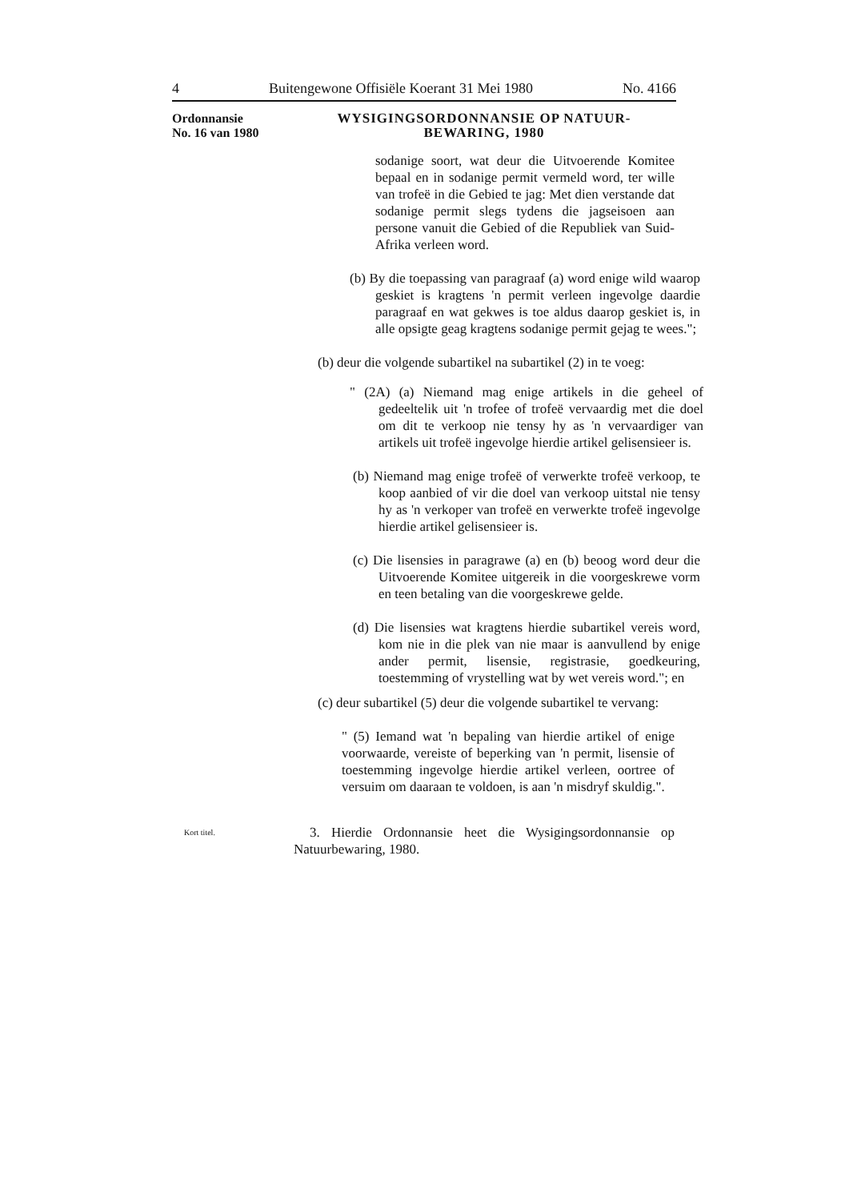4 Buitengewone Offisiële Koerant 31 Mei 1980 No. 4166
Ordonnansie
No. 16 van 1980
WYSIGINGSORDONNANSIE OP NATUUR-
BEWARING, 1980
sodanige soort, wat deur die Uitvoerende Komitee bepaal en in sodanige permit vermeld word, ter wille van trofeë in die Gebied te jag: Met dien verstande dat sodanige permit slegs tydens die jagseisoen aan persone vanuit die Gebied of die Republiek van Suid-Afrika verleen word.
(b) By die toepassing van paragraaf (a) word enige wild waarop geskiet is kragtens 'n permit verleen ingevolge daardie paragraaf en wat gekwes is toe aldus daarop geskiet is, in alle opsigte geag kragtens sodanige permit gejag te wees.";
(b) deur die volgende subartikel na subartikel (2) in te voeg:
" (2A) (a) Niemand mag enige artikels in die geheel of gedeeltelik uit 'n trofee of trofeë vervaardig met die doel om dit te verkoop nie tensy hy as 'n vervaardiger van artikels uit trofeë ingevolge hierdie artikel gelisensieer is.
(b) Niemand mag enige trofeë of verwerkte trofeë verkoop, te koop aanbied of vir die doel van verkoop uitstal nie tensy hy as 'n verkoper van trofeë en verwerkte trofeë ingevolge hierdie artikel gelisensieer is.
(c) Die lisensies in paragrawe (a) en (b) beoog word deur die Uitvoerende Komitee uitgereik in die voorgeskrewe vorm en teen betaling van die voorgeskrewe gelde.
(d) Die lisensies wat kragtens hierdie subartikel vereis word, kom nie in die plek van nie maar is aanvullend by enige ander permit, lisensie, registrasie, goedkeuring, toestemming of vrystelling wat by wet vereis word."; en
(c) deur subartikel (5) deur die volgende subartikel te vervang:
" (5) Iemand wat 'n bepaling van hierdie artikel of enige voorwaarde, vereiste of beperking van 'n permit, lisensie of toestemming ingevolge hierdie artikel verleen, oortree of versuim om daaraan te voldoen, is aan 'n misdryf skuldig.".
Kort titel.
3. Hierdie Ordonnansie heet die Wysigingsordonnansie op Natuurbewaring, 1980.